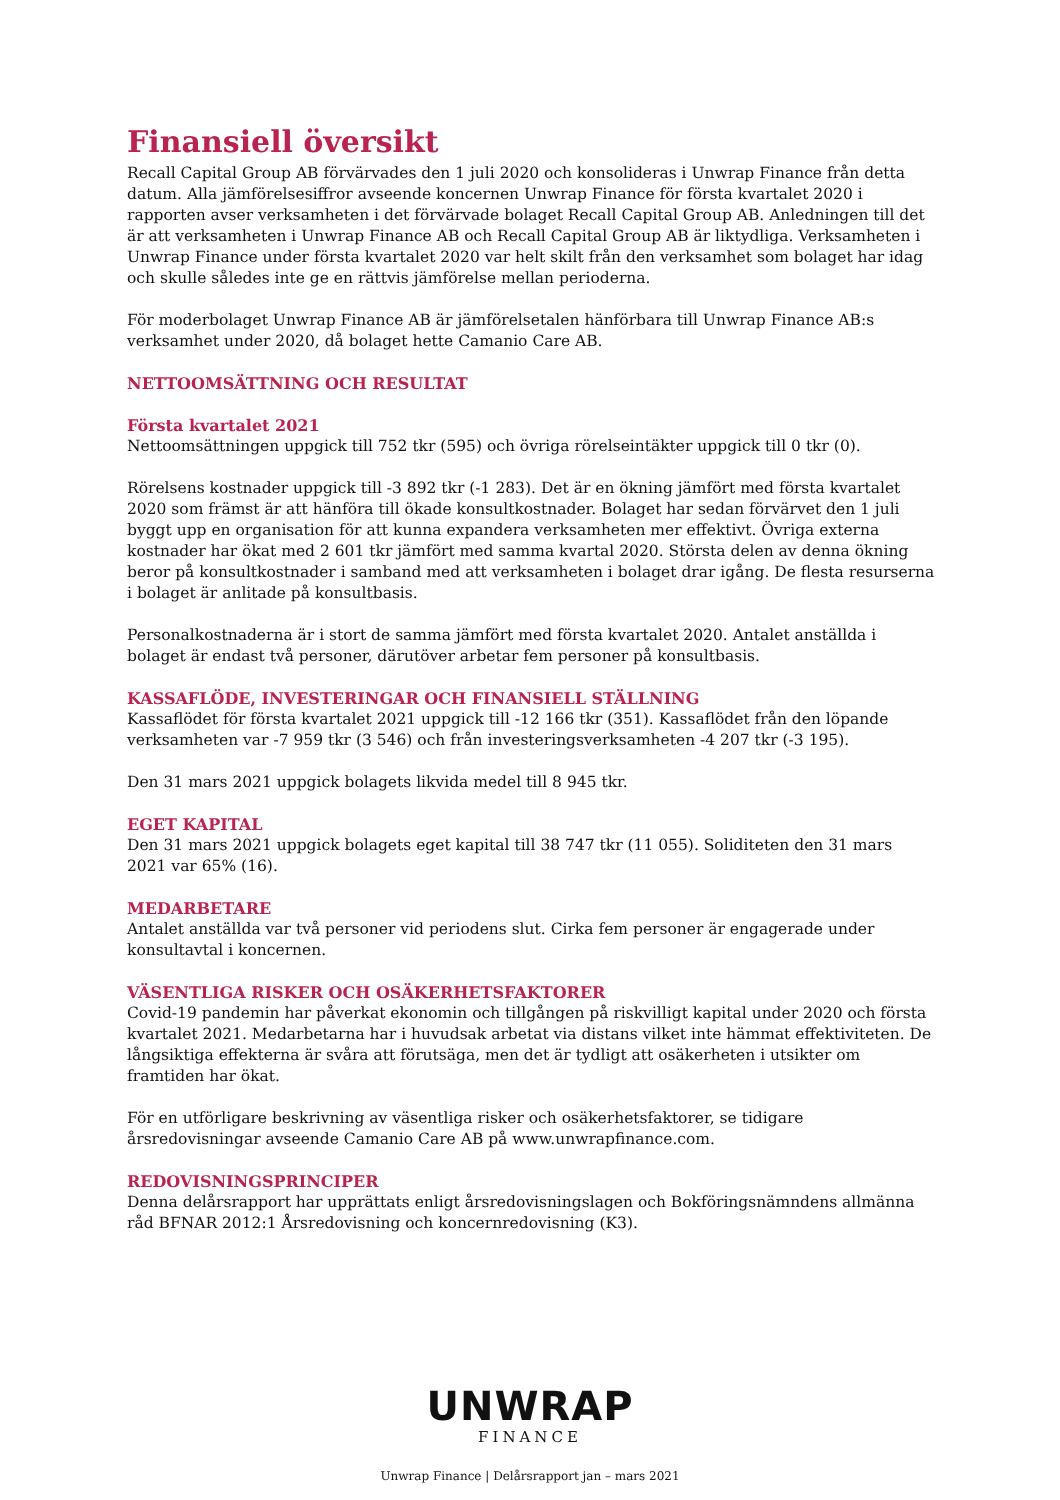Finansiell översikt
Recall Capital Group AB förvärvades den 1 juli 2020 och konsolideras i Unwrap Finance från detta datum. Alla jämförelsesiffror avseende koncernen Unwrap Finance för första kvartalet 2020 i rapporten avser verksamheten i det förvärvade bolaget Recall Capital Group AB. Anledningen till det är att verksamheten i Unwrap Finance AB och Recall Capital Group AB är liktydliga. Verksamheten i Unwrap Finance under första kvartalet 2020 var helt skilt från den verksamhet som bolaget har idag och skulle således inte ge en rättvis jämförelse mellan perioderna.
För moderbolaget Unwrap Finance AB är jämförelsetalen hänförbara till Unwrap Finance AB:s verksamhet under 2020, då bolaget hette Camanio Care AB.
NETTOOMSÄTTNING OCH RESULTAT
Första kvartalet 2021
Nettoomsättningen uppgick till 752 tkr (595) och övriga rörelseintäkter uppgick till 0 tkr (0).
Rörelsens kostnader uppgick till -3 892 tkr (-1 283). Det är en ökning jämfört med första kvartalet 2020 som främst är att hänföra till ökade konsultkostnader. Bolaget har sedan förvärvet den 1 juli byggt upp en organisation för att kunna expandera verksamheten mer effektivt. Övriga externa kostnader har ökat med 2 601 tkr jämfört med samma kvartal 2020. Största delen av denna ökning beror på konsultkostnader i samband med att verksamheten i bolaget drar igång. De flesta resurserna i bolaget är anlitade på konsultbasis.
Personalkostnaderna är i stort de samma jämfört med första kvartalet 2020. Antalet anställda i bolaget är endast två personer, därutöver arbetar fem personer på konsultbasis.
KASSAFLÖDE, INVESTERINGAR OCH FINANSIELL STÄLLNING
Kassaflödet för första kvartalet 2021 uppgick till -12 166 tkr (351). Kassaflödet från den löpande verksamheten var -7 959 tkr (3 546) och från investeringsverksamheten -4 207 tkr (-3 195).
Den 31 mars 2021 uppgick bolagets likvida medel till 8 945 tkr.
EGET KAPITAL
Den 31 mars 2021 uppgick bolagets eget kapital till 38 747 tkr (11 055). Soliditeten den 31 mars 2021 var 65% (16).
MEDARBETARE
Antalet anställda var två personer vid periodens slut. Cirka fem personer är engagerade under konsultavtal i koncernen.
VÄSENTLIGA RISKER OCH OSÄKERHETSFAKTORER
Covid-19 pandemin har påverkat ekonomin och tillgången på riskvilligt kapital under 2020 och första kvartalet 2021. Medarbetarna har i huvudsak arbetat via distans vilket inte hämmat effektiviteten. De långsiktiga effekterna är svåra att förutsäga, men det är tydligt att osäkerheten i utsikter om framtiden har ökat.
För en utförligare beskrivning av väsentliga risker och osäkerhetsfaktorer, se tidigare årsredovisningar avseende Camanio Care AB på www.unwrapfinance.com.
REDOVISNINGSPRINCIPER
Denna delårsrapport har upprättats enligt årsredovisningslagen och Bokföringsnämndens allmänna råd BFNAR 2012:1 Årsredovisning och koncernredovisning (K3).
UNWRAP
FINANCE
Unwrap Finance | Delårsrapport jan – mars 2021